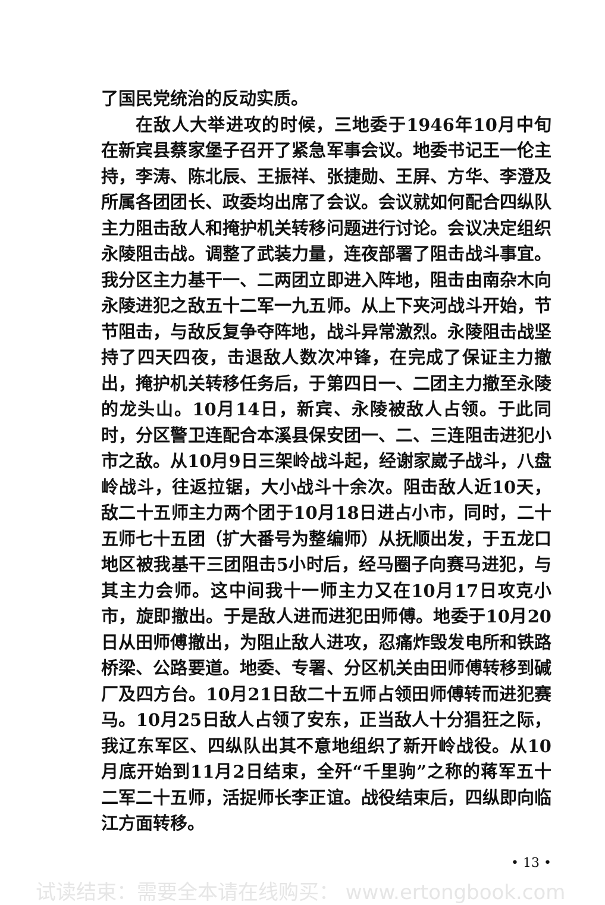了国民党统治的反动实质。
在敌人大举进攻的时候，三地委于1946年10月中旬在新宾县蔡家堡子召开了紧急军事会议。地委书记王一伦主持，李涛、陈北辰、王振祥、张捷勋、王屏、方华、李澄及所属各团团长、政委均出席了会议。会议就如何配合四纵队主力阻击敌人和掩护机关转移问题进行讨论。会议决定组织永陵阻击战。调整了武装力量，连夜部署了阻击战斗事宜。我分区主力基干一、二两团立即进入阵地，阻击由南杂木向永陵进犯之敌五十二军一九五师。从上下夹河战斗开始，节节阻击，与敌反复争夺阵地，战斗异常激烈。永陵阻击战坚持了四天四夜，击退敌人数次冲锋，在完成了保证主力撤出，掩护机关转移任务后，于第四日一、二团主力撤至永陵的龙头山。10月14日，新宾、永陵被敌人占领。于此同时，分区警卫连配合本溪县保安团一、二、三连阻击进犯小市之敌。从10月9日三架岭战斗起，经谢家崴子战斗，八盘岭战斗，往返拉锯，大小战斗十余次。阻击敌人近10天，敌二十五师主力两个团于10月18日进占小市，同时，二十五师七十五团（扩大番号为整编师）从抚顺出发，于五龙口地区被我基干三团阻击5小时后，经马圈子向赛马进犯，与其主力会师。这中间我十一师主力又在10月17日攻克小市，旋即撤出。于是敌人进而进犯田师傅。地委于10月20日从田师傅撤出，为阻止敌人进攻，忍痛炸毁发电所和铁路桥梁、公路要道。地委、专署、分区机关由田师傅转移到碱厂及四方台。10月21日敌二十五师占领田师傅转而进犯赛马。10月25日敌人占领了安东，正当敌人十分猖狂之际，我辽东军区、四纵队出其不意地组织了新开岭战役。从10月底开始到11月2日结束，全歼“千里驹”之称的蒋军五十二军二十五师，活捉师长李正谊。战役结束后，四纵即向临江方面转移。
• 13 •
试读结束：需要全本请在线购买： www.ertongbook.com